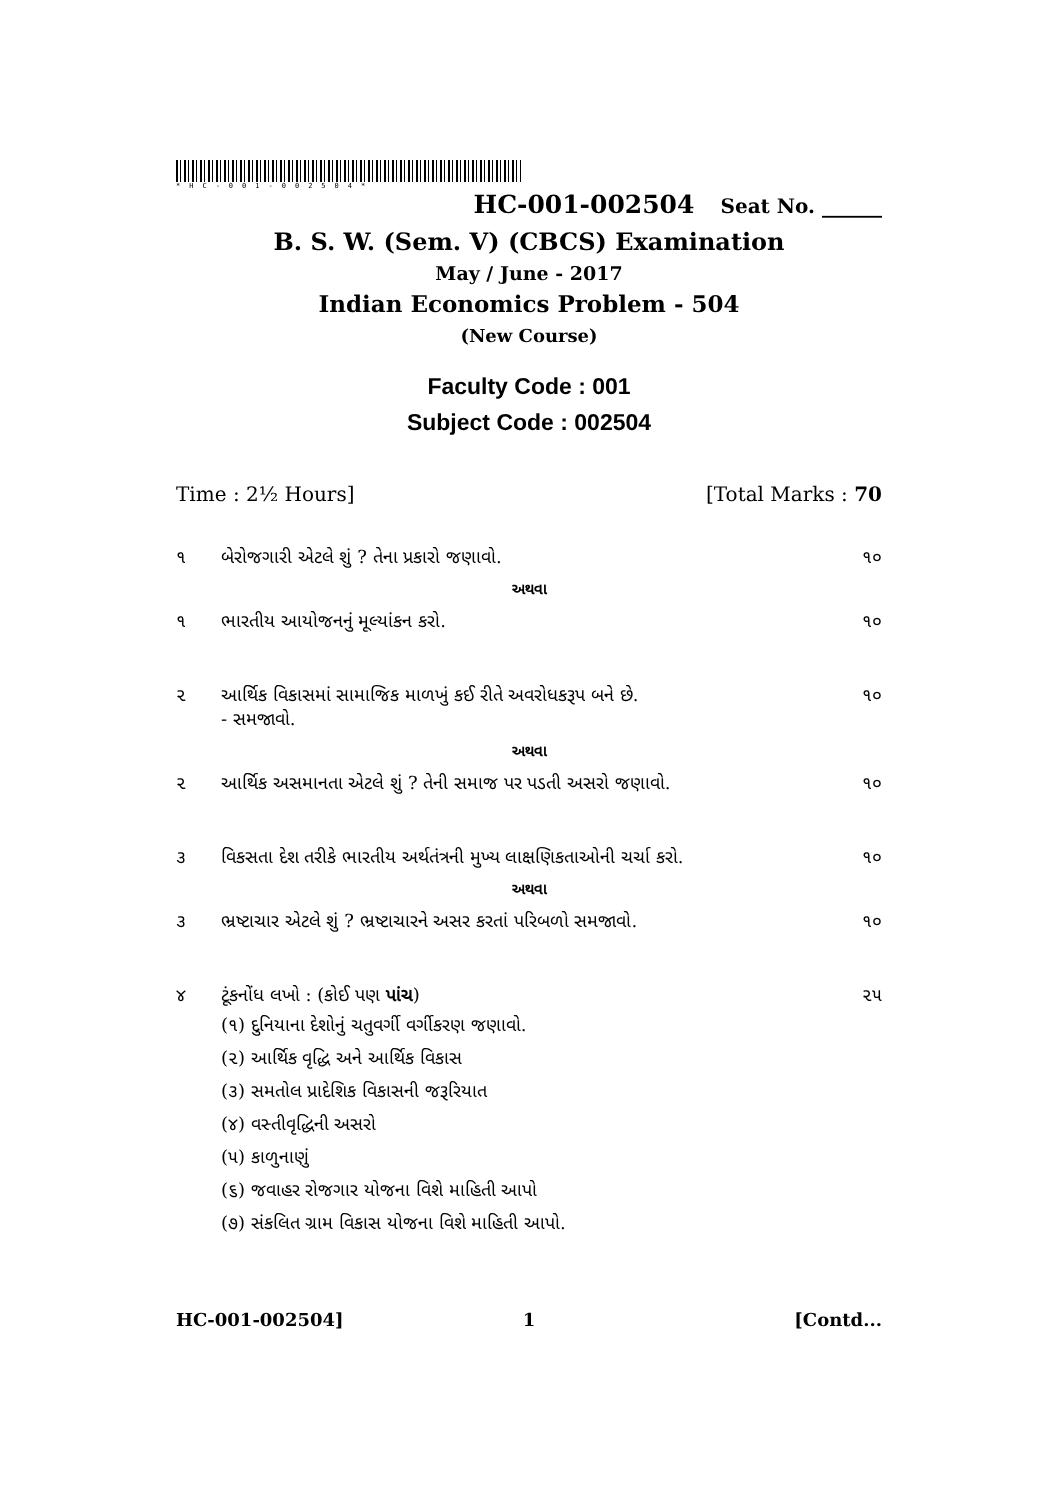*HC-001-002504*
HC-001-002504 Seat No. ______
B. S. W. (Sem. V) (CBCS) Examination
May / June - 2017
Indian Economics Problem - 504
(New Course)
Faculty Code : 001
Subject Code : 002504
Time : 2½ Hours] [Total Marks : 70
૧ બેરોજગારી એટલે શું ? તેના પ્રકારો જણાવો. ૧૦
અથવા
૧ ભારતીય આયોજનનું મૂલ્યાંકન કરો. ૧૦
૨ આર્થિક વિકાસમાં સામાજિક માળખું કઈ રીતે અવરોધકરૂપ બને છે.
- સમજાવો. ૧૦
અથવા
૨ આર્થિક અસમાનતા એટલે શું ? તેની સમાજ પર પડતી અસરો જણાવો. ૧૦
૩ વિકસતા દેશ તરીકે ભારતીય અર્થતંત્રની મુખ્ય લાક્ષણિકતાઓની ચર્ચા કરો. ૧૦
અથવા
૩ ભ્રષ્ટાચાર એટલે શું ? ભ્રષ્ટાચારને અસર કરતાં પરિબળો સમજાવો. ૧૦
૪ ટૂંકનોંધ લખો : (કોઈ પણ પાંચ) ૨૫
(૧) દુનિયાના દેશોનું ચતુવર્ગી વર્ગીકરણ જણાવો.
(૨) આર્થિક વૃદ્ધિ અને આર્થિક વિકાસ
(૩) સમતોલ પ્રાદેશિક વિકાસની જરૂરિયાત
(૪) વસ્તીવૃદ્ધિની અસરો
(૫) કાળુનાણું
(૬) જવાહર રોજગાર યોજના વિશે માહિતી આપો
(૭) સંકલિત ગ્રામ વિકાસ યોજના વિશે માહિતી આપો.
HC-001-002504] 1 [Contd...